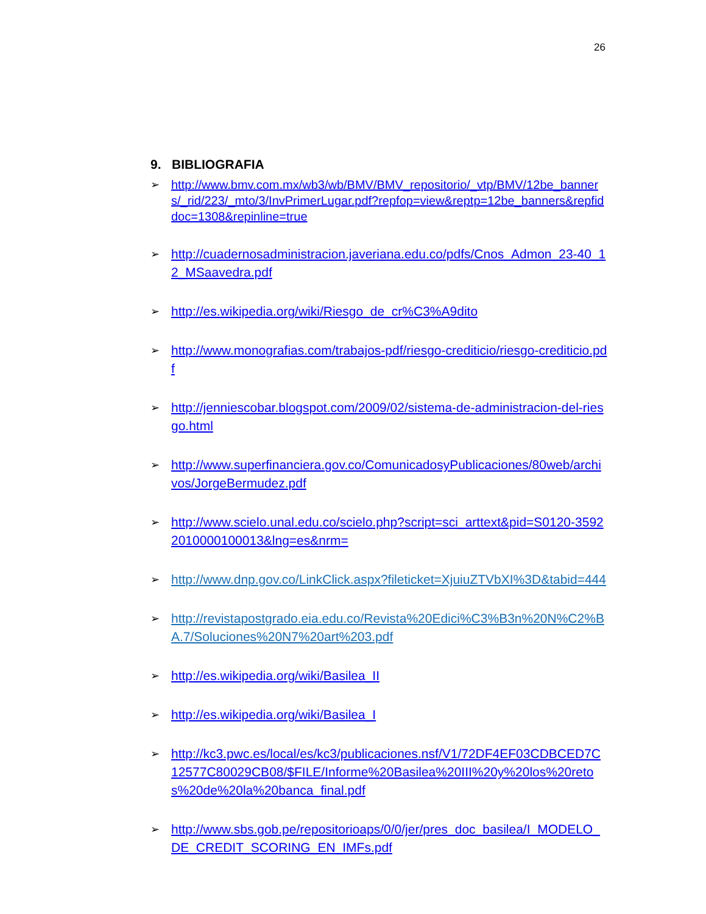26
9. BIBLIOGRAFIA
➢ http://www.bmv.com.mx/wb3/wb/BMV/BMV_repositorio/_vtp/BMV/12be_banners/_rid/223/_mto/3/InvPrimerLugar.pdf?repfop=view&reptp=12be_banners&repfiddoc=1308&repinline=true
➢ http://cuadernosadministracion.javeriana.edu.co/pdfs/Cnos_Admon_23-40_12_MSaavedra.pdf
➢ http://es.wikipedia.org/wiki/Riesgo_de_cr%C3%A9dito
➢ http://www.monografias.com/trabajos-pdf/riesgo-crediticio/riesgo-crediticio.pdf
➢ http://jenniescobar.blogspot.com/2009/02/sistema-de-administracion-del-riesgo.html
➢ http://www.superfinanciera.gov.co/ComunicadosyPublicaciones/80web/archivos/JorgeBermudez.pdf
➢ http://www.scielo.unal.edu.co/scielo.php?script=sci_arttext&pid=S0120-35922010000100013&lng=es&nrm=
➢ http://www.dnp.gov.co/LinkClick.aspx?fileticket=XjuiuZTVbXI%3D&tabid=444
➢ http://revistapostgrado.eia.edu.co/Revista%20Edici%C3%B3n%20N%C2%BA.7/Soluciones%20N7%20art%203.pdf
➢ http://es.wikipedia.org/wiki/Basilea_II
➢ http://es.wikipedia.org/wiki/Basilea_I
➢ http://kc3.pwc.es/local/es/kc3/publicaciones.nsf/V1/72DF4EF03CDBCED7C12577C80029CB08/$FILE/Informe%20Basilea%20III%20y%20los%20retos%20de%20la%20banca_final.pdf
➢ http://www.sbs.gob.pe/repositorioaps/0/0/jer/pres_doc_basilea/I_MODELO_DE_CREDIT_SCORING_EN_IMFs.pdf